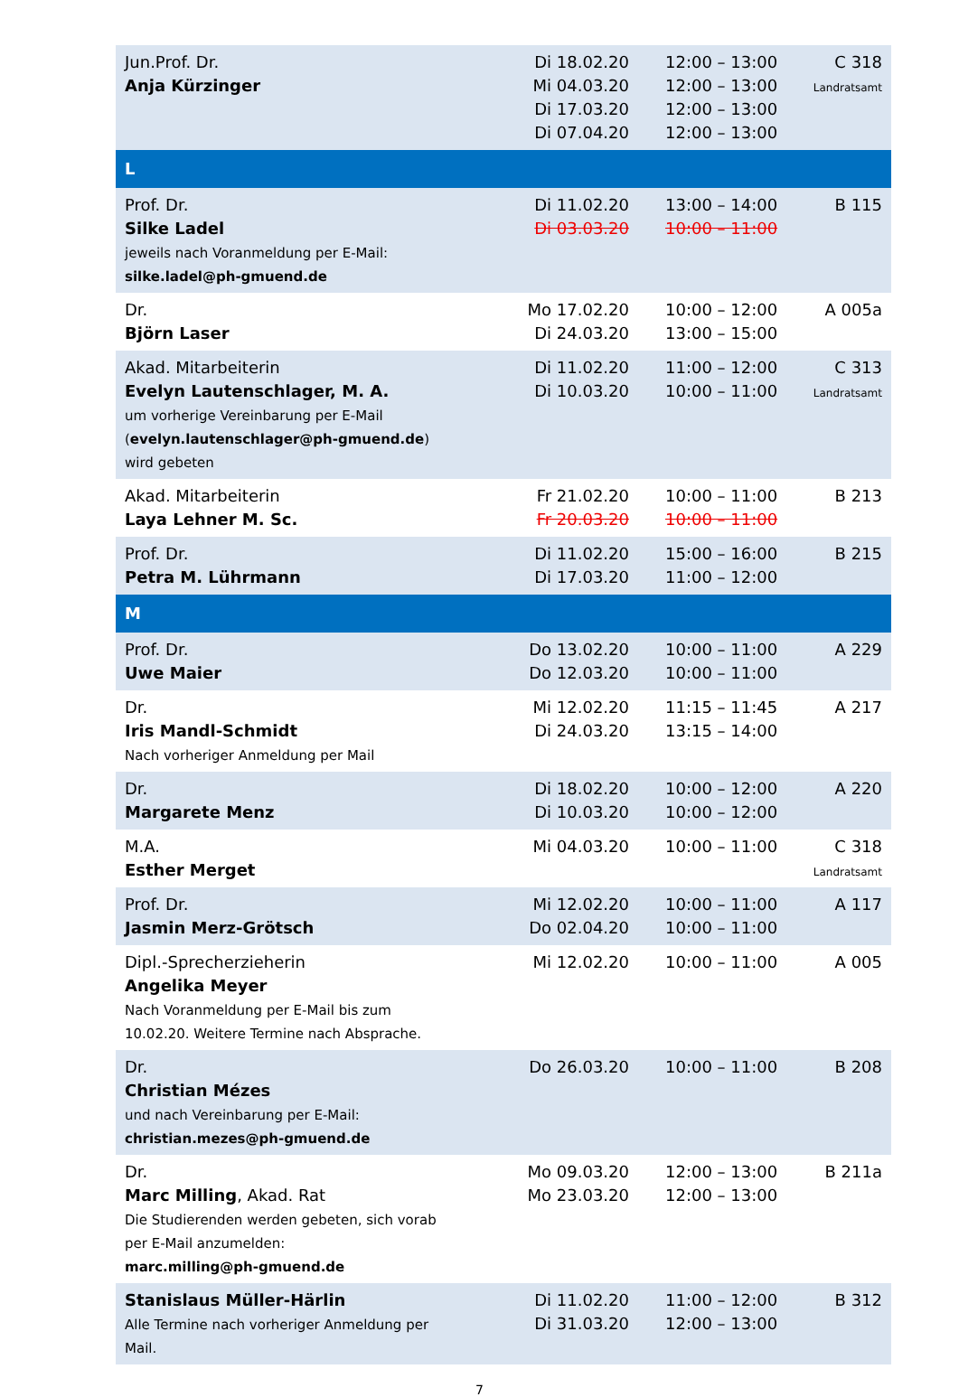| Jun.Prof. Dr. Anja Kürzinger | Di 18.02.20 Mi 04.03.20 Di 17.03.20 Di 07.04.20 | 12:00 – 13:00 12:00 – 13:00 12:00 – 13:00 12:00 – 13:00 | C 318 Landratsamt |
| L | | | |
| Prof. Dr. Silke Ladel jeweils nach Voranmeldung per E-Mail: silke.ladel@ph-gmuend.de | Di 11.02.20 Di 03.03.20 | 13:00 – 14:00 10:00 – 11:00 | B 115 |
| Dr. Björn Laser | Mo 17.02.20 Di 24.03.20 | 10:00 – 12:00 13:00 – 15:00 | A 005a |
| Akad. Mitarbeiterin Evelyn Lautenschlager, M. A. um vorherige Vereinbarung per E-Mail ( evelyn.lautenschlager@ph-gmuend.de ) wird gebeten | Di 11.02.20 Di 10.03.20 | 11:00 – 12:00 10:00 – 11:00 | C 313 Landratsamt |
| Akad. Mitarbeiterin Laya Lehner M. Sc. | Fr 21.02.20 Fr 20.03.20 | 10:00 – 11:00 10:00 – 11:00 | B 213 |
| Prof. Dr. Petra M. Lührmann | Di 11.02.20 Di 17.03.20 | 15:00 – 16:00 11:00 – 12:00 | B 215 |
| M | | | |
| Prof. Dr. Uwe Maier | Do 13.02.20 Do 12.03.20 | 10:00 – 11:00 10:00 – 11:00 | A 229 |
| Dr. Iris Mandl-Schmidt Nach vorheriger Anmeldung per Mail | Mi 12.02.20 Di 24.03.20 | 11:15 – 11:45 13:15 – 14:00 | A 217 |
| Dr. Margarete Menz | Di 18.02.20 Di 10.03.20 | 10:00 – 12:00 10:00 – 12:00 | A 220 |
| M.A. Esther Merget | Mi 04.03.20 | 10:00 – 11:00 | C 318 Landratsamt |
| Prof. Dr. Jasmin Merz-Grötsch | Mi 12.02.20 Do 02.04.20 | 10:00 – 11:00 10:00 – 11:00 | A 117 |
| Dipl.-Sprecherzieherin Angelika Meyer Nach Voranmeldung per E-Mail bis zum 10.02.20. Weitere Termine nach Absprache. | Mi 12.02.20 | 10:00 – 11:00 | A 005 |
| Dr. Christian Mézes und nach Vereinbarung per E-Mail: christian.mezes@ph-gmuend.de | Do 26.03.20 | 10:00 – 11:00 | B 208 |
| Dr. Marc Milling , Akad. Rat Die Studierenden werden gebeten, sich vorab per E-Mail anzumelden: marc.milling@ph-gmuend.de | Mo 09.03.20 Mo 23.03.20 | 12:00 – 13:00 12:00 – 13:00 | B 211a |
| Stanislaus Müller-Härlin Alle Termine nach vorheriger Anmeldung per Mail. | Di 11.02.20 Di 31.03.20 | 11:00 – 12:00 12:00 – 13:00 | B 312 |
7